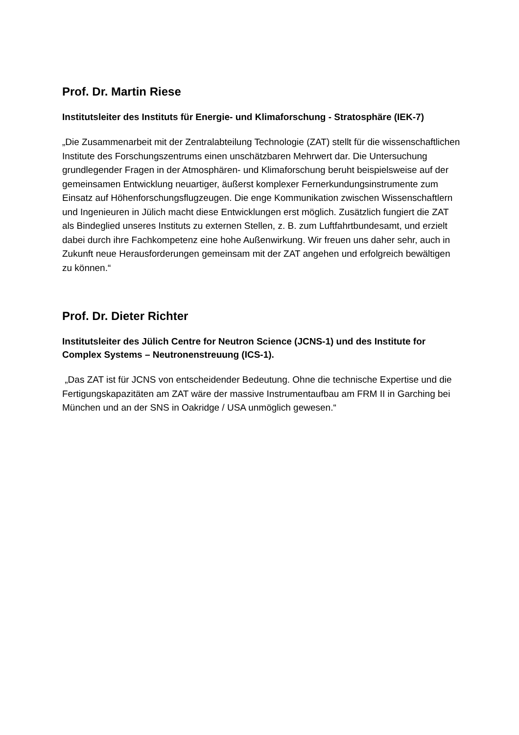Prof. Dr. Martin Riese
Institutsleiter des Instituts für Energie- und Klimaforschung - Stratosphäre (IEK-7)
„Die Zusammenarbeit mit der Zentralabteilung Technologie (ZAT) stellt für die wissenschaftlichen Institute des Forschungszentrums einen unschätzbaren Mehrwert dar. Die Untersuchung grundlegender Fragen in der Atmosphären- und Klimaforschung beruht beispielsweise auf der gemeinsamen Entwicklung neuartiger, äußerst komplexer Fernerkundungsinstrumente zum Einsatz auf Höhenforschungsflugzeugen. Die enge Kommunikation zwischen Wissenschaftlern und Ingenieuren in Jülich macht diese Entwicklungen erst möglich. Zusätzlich fungiert die ZAT als Bindeglied unseres Instituts zu externen Stellen, z. B. zum Luftfahrtbundesamt, und erzielt dabei durch ihre Fachkompetenz eine hohe Außenwirkung. Wir freuen uns daher sehr, auch in Zukunft neue Herausforderungen gemeinsam mit der ZAT angehen und erfolgreich bewältigen zu können.“
Prof. Dr. Dieter Richter
Institutsleiter des Jülich Centre for Neutron Science (JCNS-1) und des Institute for Complex Systems – Neutronenstreuung (ICS-1).
„Das ZAT ist für JCNS von entscheidender Bedeutung. Ohne die technische Expertise und die Fertigungskapazitäten am ZAT wäre der massive Instrumentaufbau am FRM II in Garching bei München und an der SNS in Oakridge / USA unmöglich gewesen.“